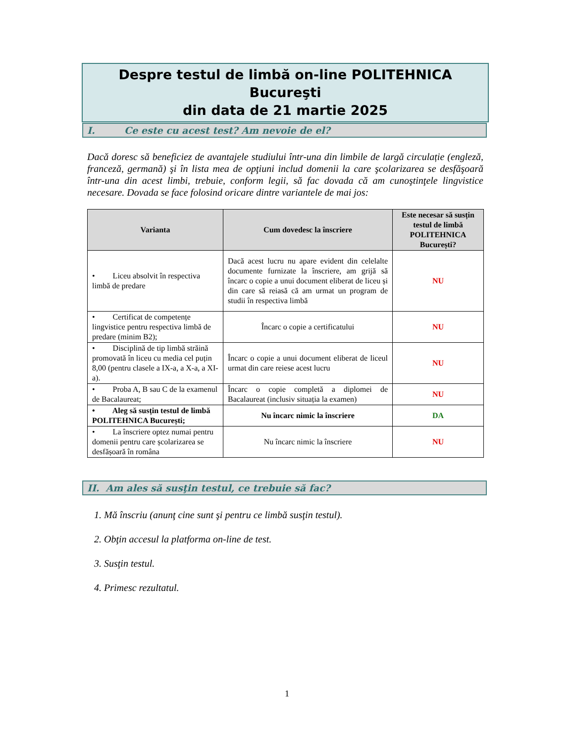Despre testul de limbă on-line POLITEHNICA Bucureşti
din data de 21 martie 2025
I. Ce este cu acest test? Am nevoie de el?
Dacă doresc să beneficiez de avantajele studiului într-una din limbile de largă circulație (engleză, franceză, germană) şi în lista mea de opţiuni includ domenii la care şcolarizarea se desfăşoară într-una din acest limbi, trebuie, conform legii, să fac dovada că am cunoştinţele lingvistice necesare. Dovada se face folosind oricare dintre variantele de mai jos:
| Varianta | Cum dovedesc la înscriere | Este necesar să susțin testul de limbă POLITEHNICA București? |
| --- | --- | --- |
| • Liceu absolvit în respectiva limbă de predare | Dacă acest lucru nu apare evident din celelalte documente furnizate la înscriere, am grijă să încarc o copie a unui document eliberat de liceu și din care să reiasă că am urmat un program de studii în respectiva limbă | NU |
| • Certificat de competențe lingvistice pentru respectiva limbă de predare (minim B2); | Încarc o copie a certificatului | NU |
| • Disciplină de tip limbă străină promovată în liceu cu media cel puțin 8,00 (pentru clasele a IX-a, a X-a, a XI-a). | Încarc o copie a unui document eliberat de liceul urmat din care reiese acest lucru | NU |
| • Proba A, B sau C de la examenul de Bacalaureat; | Încarc o copie completă a diplomei de Bacalaureat (inclusiv situația la examen) | NU |
| • Aleg să susțin testul de limbă POLITEHNICA București; | Nu încarc nimic la înscriere | DA |
| • La înscriere optez numai pentru domenii pentru care școlarizarea se desfășoară în româna | Nu încarc nimic la înscriere | NU |
II. Am ales să susţin testul, ce trebuie să fac?
1. Mă înscriu (anunţ cine sunt şi pentru ce limbă susţin testul).
2. Obţin accesul la platforma on-line de test.
3. Susţin testul.
4. Primesc rezultatul.
1